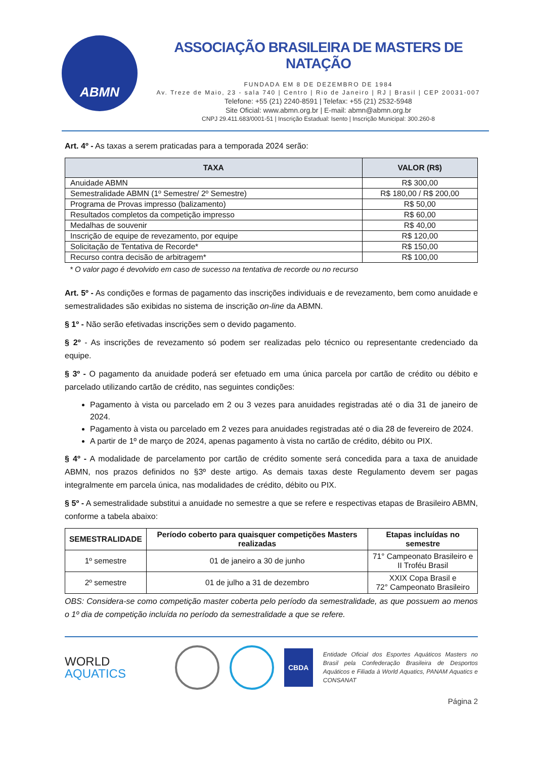ABMN
ASSOCIAÇÃO BRASILEIRA DE MASTERS DE NATAÇÃO
FUNDADA EM 8 DE DEZEMBRO DE 1984
Av. Treze de Maio, 23 - sala 740 | Centro | Rio de Janeiro | RJ | Brasil | CEP 20031-007
Telefone: +55 (21) 2240-8591 | Telefax: +55 (21) 2532-5948
Site Oficial: www.abmn.org.br | E-mail: abmn@abmn.org.br
CNPJ 29.411.683/0001-51 | Inscrição Estadual: Isento | Inscrição Municipal: 300.260-8
Art. 4º - As taxas a serem praticadas para a temporada 2024 serão:
| TAXA | VALOR (R$) |
| --- | --- |
| Anuidade ABMN | R$ 300,00 |
| Semestralidade ABMN (1º Semestre/ 2º Semestre) | R$ 180,00 / R$ 200,00 |
| Programa de Provas impresso (balizamento) | R$ 50,00 |
| Resultados completos da competição impresso | R$ 60,00 |
| Medalhas de souvenir | R$ 40,00 |
| Inscrição de equipe de revezamento, por equipe | R$ 120,00 |
| Solicitação de Tentativa de Recorde* | R$ 150,00 |
| Recurso contra decisão de arbitragem* | R$ 100,00 |
* O valor pago é devolvido em caso de sucesso na tentativa de recorde ou no recurso
Art. 5º - As condições e formas de pagamento das inscrições individuais e de revezamento, bem como anuidade e semestralidades são exibidas no sistema de inscrição on-line da ABMN.
§ 1º - Não serão efetivadas inscrições sem o devido pagamento.
§ 2º - As inscrições de revezamento só podem ser realizadas pelo técnico ou representante credenciado da equipe.
§ 3º - O pagamento da anuidade poderá ser efetuado em uma única parcela por cartão de crédito ou débito e parcelado utilizando cartão de crédito, nas seguintes condições:
Pagamento à vista ou parcelado em 2 ou 3 vezes para anuidades registradas até o dia 31 de janeiro de 2024.
Pagamento à vista ou parcelado em 2 vezes para anuidades registradas até o dia 28 de fevereiro de 2024.
A partir de 1º de março de 2024, apenas pagamento à vista no cartão de crédito, débito ou PIX.
§ 4º - A modalidade de parcelamento por cartão de crédito somente será concedida para a taxa de anuidade ABMN, nos prazos definidos no §3º deste artigo. As demais taxas deste Regulamento devem ser pagas integralmente em parcela única, nas modalidades de crédito, débito ou PIX.
§ 5º - A semestralidade substitui a anuidade no semestre a que se refere e respectivas etapas de Brasileiro ABMN, conforme a tabela abaixo:
| SEMESTRALIDADE | Período coberto para quaisquer competições Masters realizadas | Etapas incluídas no semestre |
| --- | --- | --- |
| 1º semestre | 01 de janeiro a 30 de junho | 71° Campeonato Brasileiro e II Troféu Brasil |
| 2º semestre | 01 de julho a 31 de dezembro | XXIX Copa Brasil e 72° Campeonato Brasileiro |
OBS: Considera-se como competição master coberta pelo período da semestralidade, as que possuem ao menos o 1º dia de competição incluída no período da semestralidade a que se refere.
WORLD
AQUATICS
CBDA
Entidade Oficial dos Esportes Aquáticos Masters no Brasil pela Confederação Brasileira de Desportos Aquáticos e Filiada à World Aquatics, PANAM Aquatics e CONSANAT
Página 2